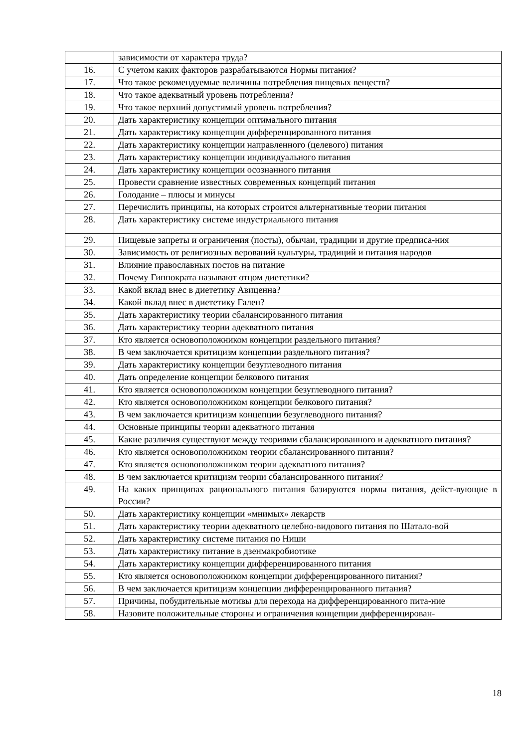| | зависимости от характера труда? |
| 16. | С учетом каких факторов разрабатываются Нормы питания? |
| 17. | Что такое рекомендуемые величины потребления пищевых веществ? |
| 18. | Что такое адекватный уровень потребления? |
| 19. | Что такое верхний допустимый уровень потребления? |
| 20. | Дать характеристику концепции оптимального питания |
| 21. | Дать характеристику концепции дифференцированного питания |
| 22. | Дать характеристику концепции направленного (целевого) питания |
| 23. | Дать характеристику концепции индивидуального питания |
| 24. | Дать характеристику концепции осознанного питания |
| 25. | Провести сравнение известных современных концепций питания |
| 26. | Голодание – плюсы и минусы |
| 27. | Перечислить принципы, на которых строится альтернативные теории питания |
| 28. | Дать характеристику системе индустриального питания |
| 29. | Пищевые запреты и ограничения (посты), обычаи, традиции и другие предписа-ния |
| 30. | Зависимость от религиозных верований культуры, традиций и питания народов |
| 31. | Влияние православных постов на питание |
| 32. | Почему Гиппократа называют отцом диететики? |
| 33. | Какой вклад внес в диететику Авиценна? |
| 34. | Какой вклад внес в диететику Гален? |
| 35. | Дать характеристику теории сбалансированного питания |
| 36. | Дать характеристику теории адекватного питания |
| 37. | Кто является основоположником концепции раздельного питания? |
| 38. | В чем заключается критицизм концепции раздельного питания? |
| 39. | Дать характеристику концепции безуглеводного питания |
| 40. | Дать определение концепции белкового питания |
| 41. | Кто является основоположником концепции безуглеводного питания? |
| 42. | Кто является основоположником концепции белкового питания? |
| 43. | В чем заключается критицизм концепции безуглеводного питания? |
| 44. | Основные принципы теории адекватного питания |
| 45. | Какие различия существуют между теориями сбалансированного и адекватного питания? |
| 46. | Кто является основоположником теории сбалансированного питания? |
| 47. | Кто является основоположником теории адекватного питания? |
| 48. | В чем заключается критицизм теории сбалансированного питания? |
| 49. | На каких принципах рационального питания базируются нормы питания, дейст-вующие в России? |
| 50. | Дать характеристику концепции «мнимых» лекарств |
| 51. | Дать характеристику теории адекватного целебно-видового питания по Шатало-вой |
| 52. | Дать характеристику системе питания по Ниши |
| 53. | Дать характеристику питание в дзенмакробиотике |
| 54. | Дать характеристику концепции дифференцированного питания |
| 55. | Кто является основоположником концепции дифференцированного питания? |
| 56. | В чем заключается критицизм концепции дифференцированного питания? |
| 57. | Причины, побудительные мотивы для перехода на дифференцированного пита-ние |
| 58. | Назовите положительные стороны и ограничения концепции дифференцирован- |
18